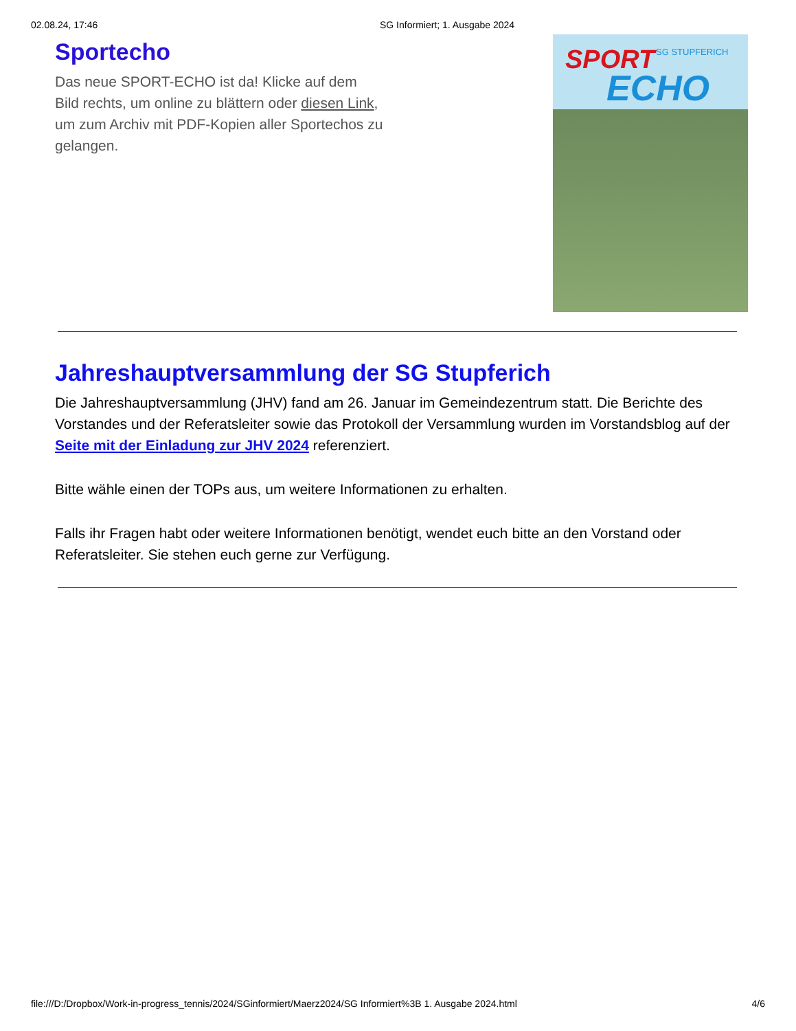02.08.24, 17:46 SG Informiert; 1. Ausgabe 2024
Sportecho
Das neue SPORT-ECHO ist da! Klicke auf dem Bild rechts, um online zu blättern oder diesen Link, um zum Archiv mit PDF-Kopien aller Sportechos zu gelangen.
SPORT SG STUPFERICH
ECHO
Jahreshauptversammlung der SG Stupferich
Die Jahreshauptversammlung (JHV) fand am 26. Januar im Gemeindezentrum statt. Die Berichte des Vorstandes und der Referatsleiter sowie das Protokoll der Versammlung wurden im Vorstandsblog auf der Seite mit der Einladung zur JHV 2024 referenziert.
Bitte wähle einen der TOPs aus, um weitere Informationen zu erhalten.
Falls ihr Fragen habt oder weitere Informationen benötigt, wendet euch bitte an den Vorstand oder Referatsleiter. Sie stehen euch gerne zur Verfügung.
file:///D:/Dropbox/Work-in-progress_tennis/2024/SGinformiert/Maerz2024/SG Informiert%3B 1. Ausgabe 2024.html 4/6